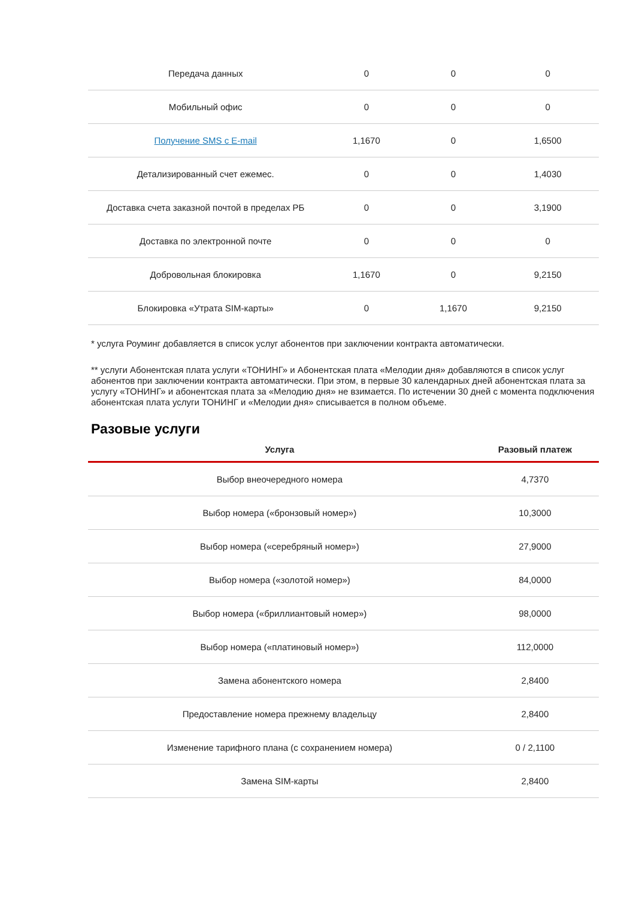| Передача данных | 0 | 0 | 0 |
| Мобильный офис | 0 | 0 | 0 |
| Получение SMS с E-mail | 1,1670 | 0 | 1,6500 |
| Детализированный счет ежемес. | 0 | 0 | 1,4030 |
| Доставка счета заказной почтой в пределах РБ | 0 | 0 | 3,1900 |
| Доставка по электронной почте | 0 | 0 | 0 |
| Добровольная блокировка | 1,1670 | 0 | 9,2150 |
| Блокировка «Утрата SIM-карты» | 0 | 1,1670 | 9,2150 |
* услуга Роуминг добавляется в список услуг абонентов при заключении контракта автоматически.
** услуги Абонентская плата услуги «ТОНИНГ» и Абонентская плата «Мелодии дня» добавляются в список услуг абонентов при заключении контракта автоматически. При этом, в первые 30 календарных дней абонентская плата за услугу «ТОНИНГ» и абонентская плата за «Мелодию дня» не взимается. По истечении 30 дней с момента подключения абонентская плата услуги ТОНИНГ и «Мелодии дня» списывается в полном объеме.
Разовые услуги
| Услуга | Разовый платеж |
| --- | --- |
| Выбор внеочередного номера | 4,7370 |
| Выбор номера («бронзовый номер») | 10,3000 |
| Выбор номера («серебряный номер») | 27,9000 |
| Выбор номера («золотой номер») | 84,0000 |
| Выбор номера («бриллиантовый номер») | 98,0000 |
| Выбор номера («платиновый номер») | 112,0000 |
| Замена абонентского номера | 2,8400 |
| Предоставление номера прежнему владельцу | 2,8400 |
| Изменение тарифного плана (с сохранением номера) | 0 / 2,1100 |
| Замена SIM-карты | 2,8400 |